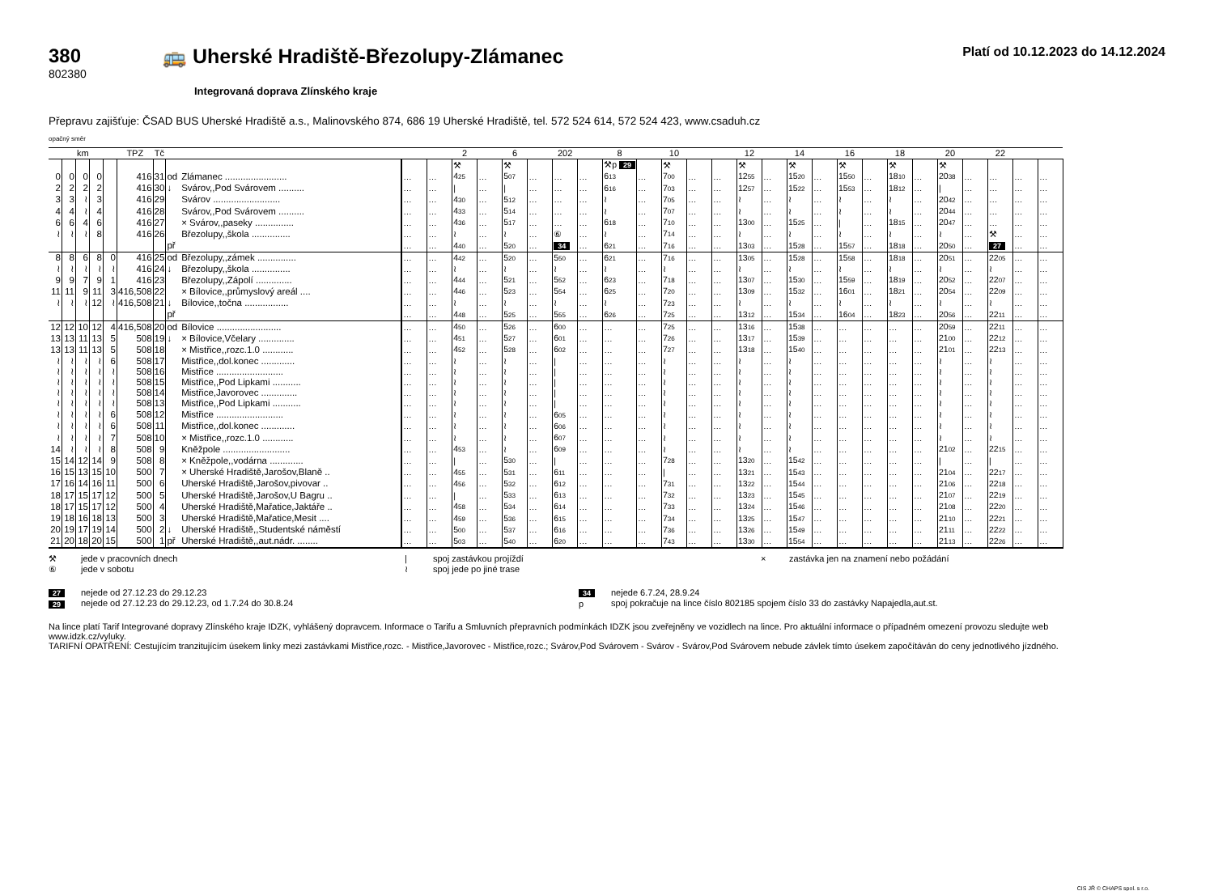380
802380
🚌 Uherské Hradiště-Březolupy-Zlámanec
Platí od 10.12.2023 do 14.12.2024
Integrovaná doprava Zlínského kraje
Přepravu zajišťuje: ČSAD BUS Uherské Hradiště a.s., Malinovského 874, 686 19 Uherské Hradiště, tel. 572 524 614, 572 524 423, www.csaduh.cz
opačný směr
| km | | | | | TPZ | Tč | | | | | 2 | | 6 | | 202 | | 8 | | 10 | | | 12 | | 14 | | 16 | | 18 | | 20 | | 22 | | |
| --- | --- | --- | --- | --- | --- | --- | --- | --- | --- | --- | --- | --- | --- | --- | --- | --- | --- | --- | --- | --- | --- | --- | --- | --- | --- | --- | --- | --- | --- | --- | --- | --- | --- | --- |
| | | | | | | | | | | | ⚒ | | ⚒ | | | | ⚒p 29 | | ⚒ | | | ⚒ | | ⚒ | | ⚒ | | ⚒ | | ⚒ | | | | |
| 0 | 0 | 0 | 0 | | 416 | 31 | od | Zlámanec ........................ | … | … | 4<sup>25</sup> | … | 5<sup>07</sup> | … | … | … | 6<sup>13</sup> | … | 7<sup>00</sup> | … | … | 12<sup>55</sup> | … | 15<sup>20</sup> | … | 15<sup>50</sup> | … | 18<sup>10</sup> | … | 20<sup>38</sup> | … | … | … | … |
| 2 | 2 | 2 | 2 | | 416 | 30 | ↓ | Svárov,,Pod Svárovem .......... | … | … | / | … | / | … | … | … | 6<sup>16</sup> | … | 7<sup>03</sup> | … | … | 12<sup>57</sup> | … | 15<sup>22</sup> | … | 15<sup>53</sup> | … | 18<sup>12</sup> | … | / | … | … | … | … |
| 3 | 3 | ≀ | 3 | | 416 | 29 | | Svárov .......................... | … | … | 4<sup>30</sup> | … | 5<sup>12</sup> | … | … | … | ≀ | … | 7<sup>05</sup> | … | … | ≀ | … | ≀ | … | ≀ | … | ≀ | … | 20<sup>42</sup> | … | … | … | … |
| 4 | 4 | ≀ | 4 | | 416 | 28 | | Svárov,,Pod Svárovem .......... | … | … | 4<sup>33</sup> | … | 5<sup>14</sup> | … | … | … | ≀ | … | 7<sup>07</sup> | … | … | ≀ | … | ≀ | … | ≀ | … | ≀ | … | 20<sup>44</sup> | … | … | … | … |
| 6 | 6 | 4 | 6 | | 416 | 27 | | × Svárov,,paseky ............... | … | … | 4<sup>36</sup> | … | 5<sup>17</sup> | … | … | … | 6<sup>18</sup> | … | 7<sup>10</sup> | … | … | 13<sup>00</sup> | … | 15<sup>25</sup> | … | / | … | 18<sup>15</sup> | … | 20<sup>47</sup> | … | … | … | … |
| ≀ | ≀ | ≀ | 8 | | 416 | 26 | | Březolupy,,škola ............... | … | … | ≀ | … | ≀ | … | ⑥ | … | ≀ | … | 7<sup>14</sup> | … | … | ≀ | … | ≀ | … | ≀ | … | ≀ | … | ≀ | … | ⚒ | … | … |
| | | | | | | | př | | … | … | 4<sup>40</sup> | … | 5<sup>20</sup> | … | 34 | … | 6<sup>21</sup> | … | 7<sup>16</sup> | … | … | 13<sup>03</sup> | … | 15<sup>28</sup> | … | 15<sup>57</sup> | … | 18<sup>18</sup> | … | 20<sup>50</sup> | … | 27 | … | … |
| 8 | 8 | 6 | 8 | 0 | 416 | 25 | od | Březolupy,,zámek ............... | … | … | 4<sup>42</sup> | … | 5<sup>20</sup> | … | 5<sup>50</sup> | … | 6<sup>21</sup> | … | 7<sup>16</sup> | … | … | 13<sup>05</sup> | … | 15<sup>28</sup> | … | 15<sup>58</sup> | … | 18<sup>18</sup> | … | 20<sup>51</sup> | … | 22<sup>05</sup> | … | … |
| ≀ | ≀ | ≀ | ≀ | ≀ | 416 | 24 | ↓ | Březolupy,,škola ............... | … | … | ≀ | … | ≀ | … | ≀ | … | ≀ | … | ≀ | … | … | ≀ | … | ≀ | … | ≀ | … | ≀ | … | ≀ | … | ≀ | … | … |
| 9 | 9 | 7 | 9 | 1 | 416 | 23 | | Březolupy,,Zápolí .............. | … | … | 4<sup>44</sup> | … | 5<sup>21</sup> | … | 5<sup>52</sup> | … | 6<sup>23</sup> | … | 7<sup>18</sup> | … | … | 13<sup>07</sup> | … | 15<sup>30</sup> | … | 15<sup>59</sup> | … | 18<sup>19</sup> | … | 20<sup>52</sup> | … | 22<sup>07</sup> | … | … |
| 11 | 11 | 9 | 11 | 3 | 416,508 | 22 | | × Bílovice,,průmyslový areál .... | … | … | 4<sup>46</sup> | … | 5<sup>23</sup> | … | 5<sup>54</sup> | … | 6<sup>25</sup> | … | 7<sup>20</sup> | … | … | 13<sup>09</sup> | … | 15<sup>32</sup> | … | 16<sup>01</sup> | … | 18<sup>21</sup> | … | 20<sup>54</sup> | … | 22<sup>09</sup> | … | … |
| ≀ | ≀ | ≀ | 12 | ≀ | 416,508 | 21 | ↓ | Bílovice,,točna ................. | … | … | ≀ | … | ≀ | … | ≀ | … | ≀ | … | 7<sup>23</sup> | … | … | ≀ | … | ≀ | … | ≀ | … | ≀ | … | ≀ | … | ≀ | … | … |
| | | | | | | | př | | … | … | 4<sup>48</sup> | … | 5<sup>25</sup> | … | 5<sup>55</sup> | … | 6<sup>26</sup> | … | 7<sup>25</sup> | … | … | 13<sup>12</sup> | … | 15<sup>34</sup> | … | 16<sup>04</sup> | … | 18<sup>23</sup> | … | 20<sup>56</sup> | … | 22<sup>11</sup> | … | … |
| 12 | 12 | 10 | 12 | 4 | 416,508 | 20 | od | Bílovice ......................... | … | … | 4<sup>50</sup> | … | 5<sup>26</sup> | … | 6<sup>00</sup> | … | … | … | 7<sup>25</sup> | … | … | 13<sup>16</sup> | … | 15<sup>38</sup> | … | … | … | … | … | 20<sup>59</sup> | … | 22<sup>11</sup> | … | … |
| 13 | 13 | 11 | 13 | 5 | 508 | 19 | ↓ | × Bílovice,Včelary .............. | … | … | 4<sup>51</sup> | … | 5<sup>27</sup> | … | 6<sup>01</sup> | … | … | … | 7<sup>26</sup> | … | … | 13<sup>17</sup> | … | 15<sup>39</sup> | … | … | … | … | … | 21<sup>00</sup> | … | 22<sup>12</sup> | … | … |
| 13 | 13 | 11 | 13 | 5 | 508 | 18 | | × Mistřice,,rozc.1.0 ............ | … | … | 4<sup>52</sup> | … | 5<sup>28</sup> | … | 6<sup>02</sup> | … | … | … | 7<sup>27</sup> | … | … | 13<sup>18</sup> | … | 15<sup>40</sup> | … | … | … | … | … | 21<sup>01</sup> | … | 22<sup>13</sup> | … | … |
| ≀ | ≀ | ≀ | ≀ | 6 | 508 | 17 | | Mistřice,,dol.konec ............. | … | … | ≀ | … | ≀ | … | / | … | … | … | ≀ | … | … | ≀ | … | ≀ | … | … | … | … | … | ≀ | … | ≀ | … | … |
| ≀ | ≀ | ≀ | ≀ | ≀ | 508 | 16 | | Mistřice .......................... | … | … | ≀ | … | ≀ | … | / | … | … | … | ≀ | … | … | ≀ | … | ≀ | … | … | … | … | … | ≀ | … | ≀ | … | … |
| ≀ | ≀ | ≀ | ≀ | ≀ | 508 | 15 | | Mistřice,,Pod Lipkami ........... | … | … | ≀ | … | ≀ | … | / | … | … | … | ≀ | … | … | ≀ | … | ≀ | … | … | … | … | … | ≀ | … | ≀ | … | … |
| ≀ | ≀ | ≀ | ≀ | ≀ | 508 | 14 | | Mistřice,Javorovec .............. | … | … | ≀ | … | ≀ | … | / | … | … | … | ≀ | … | … | ≀ | … | ≀ | … | … | … | … | … | ≀ | … | ≀ | … | … |
| ≀ | ≀ | ≀ | ≀ | ≀ | 508 | 13 | | Mistřice,,Pod Lipkami ........... | … | … | ≀ | … | ≀ | … | / | … | … | … | ≀ | … | … | ≀ | … | ≀ | … | … | … | … | … | ≀ | … | ≀ | … | … |
| ≀ | ≀ | ≀ | ≀ | 6 | 508 | 12 | | Mistřice .......................... | … | … | ≀ | … | ≀ | … | 6<sup>05</sup> | … | … | … | ≀ | … | … | ≀ | … | ≀ | … | … | … | … | … | ≀ | … | ≀ | … | … |
| ≀ | ≀ | ≀ | ≀ | 6 | 508 | 11 | | Mistřice,,dol.konec ............. | … | … | ≀ | … | ≀ | … | 6<sup>06</sup> | … | … | … | ≀ | … | … | ≀ | … | ≀ | … | … | … | … | … | ≀ | … | ≀ | … | … |
| ≀ | ≀ | ≀ | ≀ | 7 | 508 | 10 | | × Mistřice,,rozc.1.0 ............ | … | … | ≀ | … | ≀ | … | 6<sup>07</sup> | … | … | … | ≀ | … | … | ≀ | … | ≀ | … | … | … | … | … | ≀ | … | ≀ | … | … |
| 14 | ≀ | ≀ | ≀ | 8 | 508 | 9 | | Kněžpole .......................... | … | … | 4<sup>53</sup> | … | ≀ | … | 6<sup>09</sup> | … | … | … | ≀ | … | … | ≀ | … | ≀ | … | … | … | … | … | 21<sup>02</sup> | … | 22<sup>15</sup> | … | … |
| 15 | 14 | 12 | 14 | 9 | 508 | 8 | | × Kněžpole,,vodárna ............. | … | … | / | … | 5<sup>30</sup> | … | / | … | … | … | 7<sup>28</sup> | … | … | 13<sup>20</sup> | … | 15<sup>42</sup> | … | … | … | … | … | / | … | / | … | … |
| 16 | 15 | 13 | 15 | 10 | 500 | 7 | | × Uherské Hradiště,Jarošov,Blaně .. | … | … | 4<sup>55</sup> | … | 5<sup>31</sup> | … | 6<sup>11</sup> | … | … | … | / | … | … | 13<sup>21</sup> | … | 15<sup>43</sup> | … | … | … | … | … | 21<sup>04</sup> | … | 22<sup>17</sup> | … | … |
| 17 | 16 | 14 | 16 | 11 | 500 | 6 | | Uherské Hradiště,Jarošov,pivovar .. | … | … | 4<sup>56</sup> | … | 5<sup>32</sup> | … | 6<sup>12</sup> | … | … | … | 7<sup>31</sup> | … | … | 13<sup>22</sup> | … | 15<sup>44</sup> | … | … | … | … | … | 21<sup>06</sup> | … | 22<sup>18</sup> | … | … |
| 18 | 17 | 15 | 17 | 12 | 500 | 5 | | Uherské Hradiště,Jarošov,U Bagru .. | … | … | / | … | 5<sup>33</sup> | … | 6<sup>13</sup> | … | … | … | 7<sup>32</sup> | … | … | 13<sup>23</sup> | … | 15<sup>45</sup> | … | … | … | … | … | 21<sup>07</sup> | … | 22<sup>19</sup> | … | … |
| 18 | 17 | 15 | 17 | 12 | 500 | 4 | | Uherské Hradiště,Mařatice,Jaktáře .. | … | … | 4<sup>58</sup> | … | 5<sup>34</sup> | … | 6<sup>14</sup> | … | … | … | 7<sup>33</sup> | … | … | 13<sup>24</sup> | … | 15<sup>46</sup> | … | … | … | … | … | 21<sup>08</sup> | … | 22<sup>20</sup> | … | … |
| 19 | 18 | 16 | 18 | 13 | 500 | 3 | | Uherské Hradiště,Mařatice,Mesit .... | … | … | 4<sup>59</sup> | … | 5<sup>36</sup> | … | 6<sup>15</sup> | … | … | … | 7<sup>34</sup> | … | … | 13<sup>25</sup> | … | 15<sup>47</sup> | … | … | … | … | … | 21<sup>10</sup> | … | 22<sup>21</sup> | … | … |
| 20 | 19 | 17 | 19 | 14 | 500 | 2 | ↓ | Uherské Hradiště,,Studentské náměstí | … | … | 5<sup>00</sup> | … | 5<sup>37</sup> | … | 6<sup>16</sup> | … | … | … | 7<sup>36</sup> | … | … | 13<sup>26</sup> | … | 15<sup>49</sup> | … | … | … | … | … | 21<sup>11</sup> | … | 22<sup>22</sup> | … | … |
| 21 | 20 | 18 | 20 | 15 | 500 | 1 | př | Uherské Hradiště,,aut.nádr. ........ | … | … | 5<sup>03</sup> | … | 5<sup>40</sup> | … | 6<sup>20</sup> | … | … | … | 7<sup>43</sup> | … | … | 13<sup>30</sup> | … | 15<sup>54</sup> | … | … | … | … | … | 21<sup>13</sup> | … | 22<sup>26</sup> | … | … |
⚒
⑥
jede v pracovních dnech
jede v sobotu
|
≀
spoj zastávkou projíždí
spoj jede po jiné trase
× zastávka jen na znamení nebo požádání
27
29
nejede od 27.12.23 do 29.12.23
nejede od 27.12.23 do 29.12.23, od 1.7.24 do 30.8.24
34
p
nejede 6.7.24, 28.9.24
spoj pokračuje na lince číslo 802185 spojem číslo 33 do zastávky Napajedla,aut.st.
Na lince platí Tarif Integrované dopravy Zlínského kraje IDZK, vyhlášený dopravcem. Informace o Tarifu a Smluvních přepravních podmínkách IDZK jsou zveřejněny ve vozidlech na lince. Pro aktuální informace o případném omezení provozu sledujte web www.idzk.cz/vyluky.
TARIFNÍ OPATŘENÍ: Cestujícím tranzitujícím úsekem linky mezi zastávkami Mistřice,rozc. - Mistřice,Javorovec - Mistřice,rozc.; Svárov,Pod Svárovem - Svárov - Svárov,Pod Svárovem nebude závlek tímto úsekem započítáván do ceny jednotlivého jízdného.
CIS JŘ © CHAPS spol. s r.o.